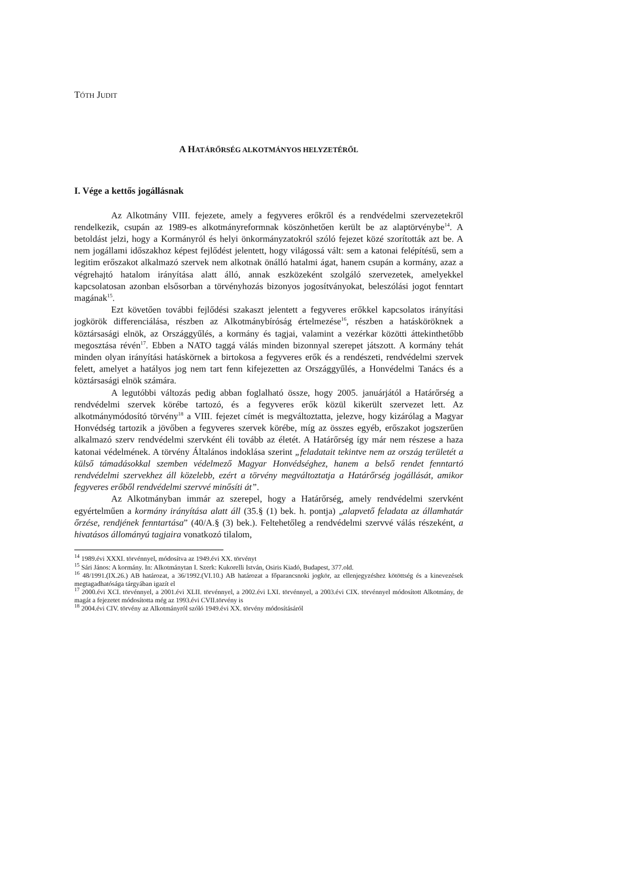TÓTH JUDIT
A HATÁRŐRSÉG ALKOTMÁNYOS HELYZETÉRŐL
I. Vége a kettős jogállásnak
Az Alkotmány VIII. fejezete, amely a fegyveres erőkről és a rendvédelmi szervezetekről rendelkezik, csupán az 1989-es alkotmányreformnak köszönhetően került be az alaptörvénybe<sup>14</sup>. A betoldást jelzi, hogy a Kormányról és helyi önkormányzatokról szóló fejezet közé szorították azt be. A nem jogállami időszakhoz képest fejlődést jelentett, hogy világossá vált: sem a katonai felépítésű, sem a legitim erőszakot alkalmazó szervek nem alkotnak önálló hatalmi ágat, hanem csupán a kormány, azaz a végrehajtó hatalom irányítása alatt álló, annak eszközeként szolgáló szervezetek, amelyekkel kapcsolatosan azonban elsősorban a törvényhozás bizonyos jogosítványokat, beleszólási jogot fenntart magának<sup>15</sup>.
Ezt követően további fejlődési szakaszt jelentett a fegyveres erőkkel kapcsolatos irányítási jogkörök differenciálása, részben az Alkotmánybíróság értelmezése<sup>16</sup>, részben a hatásköröknek a köztársasági elnök, az Országgyűlés, a kormány és tagjai, valamint a vezérkar közötti áttekinthetőbb megosztása révén<sup>17</sup>. Ebben a NATO taggá válás minden bizonnyal szerepet játszott. A kormány tehát minden olyan irányítási hatáskörnek a birtokosa a fegyveres erők és a rendészeti, rendvédelmi szervek felett, amelyet a hatályos jog nem tart fenn kifejezetten az Országgyűlés, a Honvédelmi Tanács és a köztársasági elnök számára.
A legutóbbi változás pedig abban foglalható össze, hogy 2005. januárjától a Határőrség a rendvédelmi szervek körébe tartozó, és a fegyveres erők közül kikerült szervezet lett. Az alkotmánymódosító törvény<sup>18</sup> a VIII. fejezet címét is megváltoztatta, jelezve, hogy kizárólag a Magyar Honvédség tartozik a jövőben a fegyveres szervek körébe, míg az összes egyéb, erőszakot jogszerűen alkalmazó szerv rendvédelmi szervként éli tovább az életét. A Határőrség így már nem részese a haza katonai védelmének. A törvény Általános indoklása szerint „feladatait tekintve nem az ország területét a külső támadásokkal szemben védelmező Magyar Honvédséghez, hanem a belső rendet fenntartó rendvédelmi szervekhez áll közelebb, ezért a törvény megváltoztatja a Határőrség jogállását, amikor fegyveres erőből rendvédelmi szervvé minősíti át”.
Az Alkotmányban immár az szerepel, hogy a Határőrség, amely rendvédelmi szervként egyértelműen a kormány irányítása alatt áll (35.§ (1) bek. h. pontja) „alapvető feladata az államhatár őrzése, rendjének fenntartása” (40/A.§ (3) bek.). Feltehetőleg a rendvédelmi szervvé válás részeként, a hivatásos állományú tagjaira vonatkozó tilalom,
<sup>14</sup> 1989.évi XXXI. törvénnyel, módosítva az 1949.évi XX. törvényt
<sup>15</sup> Sári János: A kormány. In: Alkotmánytan I. Szerk: Kukorelli István, Osiris Kiadó, Budapest, 377.old.
<sup>16</sup> 48/1991.(IX.26.) AB határozat, a 36/1992.(VI.10.) AB határozat a főparancsnoki jogkör, az ellenjegyzéshez kötöttség és a kinevezések megtagadhatósága tárgyában igazít el
<sup>17</sup> 2000.évi XCI. törvénnyel, a 2001.évi XLII. törvénnyel, a 2002.évi LXI. törvénnyel, a 2003.évi CIX. törvénnyel módosított Alkotmány, de magát a fejezetet módosította még az 1993.évi CVII.törvény is
<sup>18</sup> 2004.évi CIV. törvény az Alkotmányról szóló 1949.évi XX. törvény módosításáról